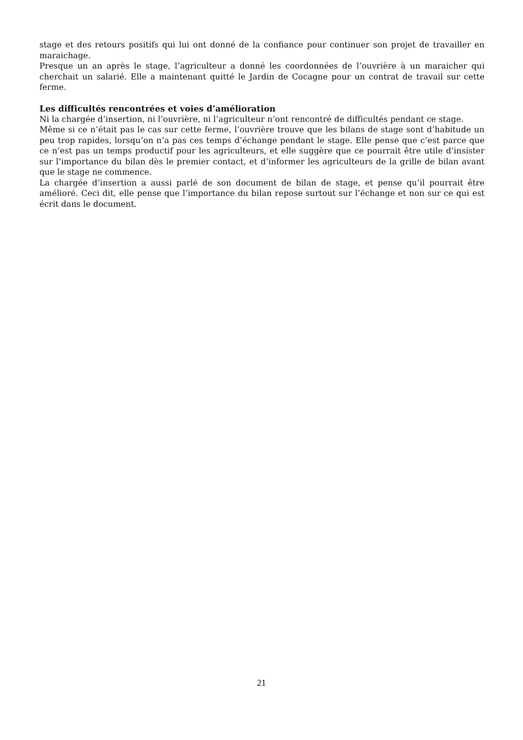stage et des retours positifs qui lui ont donné de la confiance pour continuer son projet de travailler en maraichage.
Presque un an après le stage, l’agriculteur a donné les coordonnées de l’ouvrière à un maraicher qui cherchait un salarié. Elle a maintenant quitté le Jardin de Cocagne pour un contrat de travail sur cette ferme.
Les difficultés rencontrées et voies d’amélioration
Ni la chargée d’insertion, ni l’ouvrière, ni l’agriculteur n’ont rencontré de difficultés pendant ce stage.
Même si ce n’était pas le cas sur cette ferme, l’ouvrière trouve que les bilans de stage sont d’habitude un peu trop rapides, lorsqu’on n’a pas ces temps d’échange pendant le stage. Elle pense que c’est parce que ce n’est pas un temps productif pour les agriculteurs, et elle suggère que ce pourrait être utile d’insister sur l’importance du bilan dès le premier contact, et d’informer les agriculteurs de la grille de bilan avant que le stage ne commence.
La chargée d’insertion a aussi parlé de son document de bilan de stage, et pense qu’il pourrait être amélioré. Ceci dit, elle pense que l’importance du bilan repose surtout sur l’échange et non sur ce qui est écrit dans le document.
21